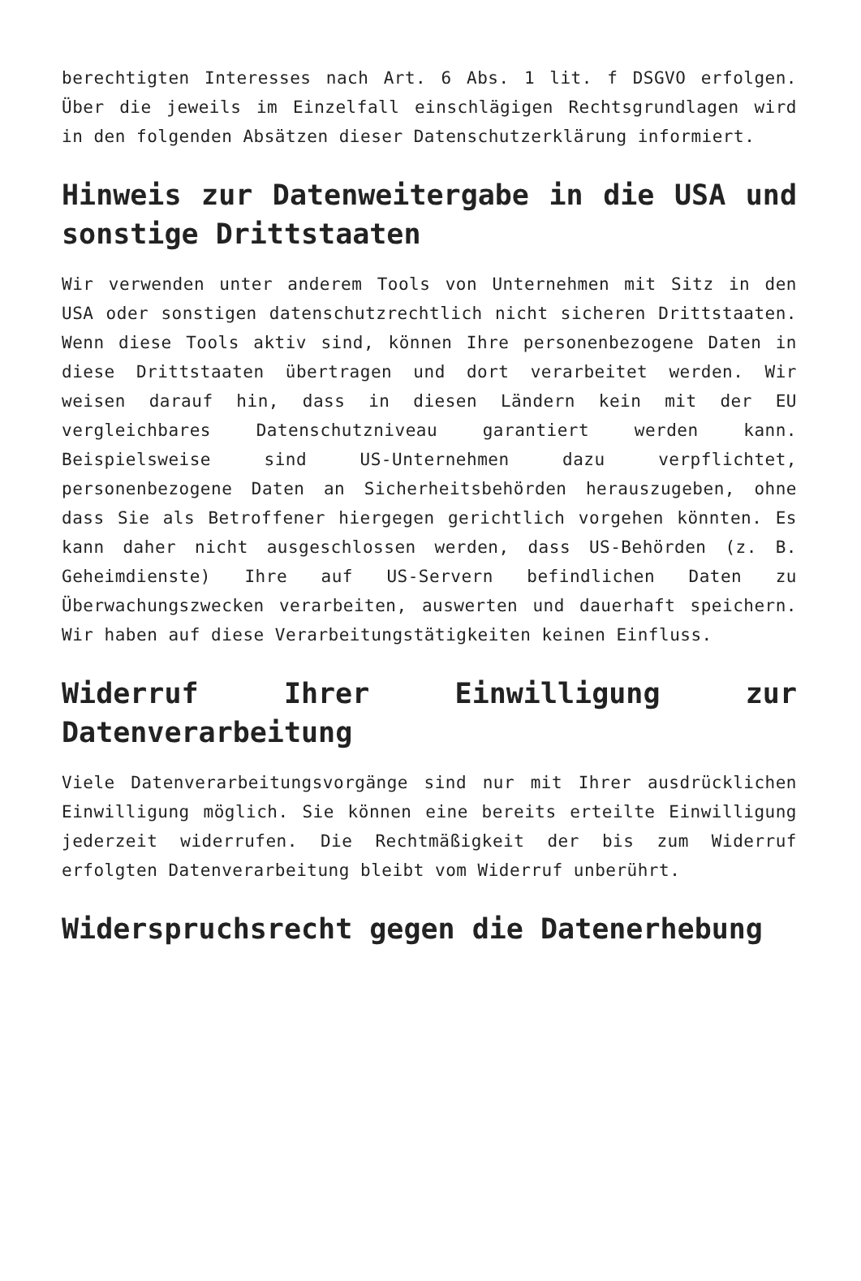berechtigten Interesses nach Art. 6 Abs. 1 lit. f DSGVO erfolgen. Über die jeweils im Einzelfall einschlägigen Rechtsgrundlagen wird in den folgenden Absätzen dieser Datenschutzerklärung informiert.
Hinweis zur Datenweitergabe in die USA und sonstige Drittstaaten
Wir verwenden unter anderem Tools von Unternehmen mit Sitz in den USA oder sonstigen datenschutzrechtlich nicht sicheren Drittstaaten. Wenn diese Tools aktiv sind, können Ihre personenbezogene Daten in diese Drittstaaten übertragen und dort verarbeitet werden. Wir weisen darauf hin, dass in diesen Ländern kein mit der EU vergleichbares Datenschutzniveau garantiert werden kann. Beispielsweise sind US-Unternehmen dazu verpflichtet, personenbezogene Daten an Sicherheitsbehörden herauszugeben, ohne dass Sie als Betroffener hiergegen gerichtlich vorgehen könnten. Es kann daher nicht ausgeschlossen werden, dass US-Behörden (z. B. Geheimdienste) Ihre auf US-Servern befindlichen Daten zu Überwachungszwecken verarbeiten, auswerten und dauerhaft speichern. Wir haben auf diese Verarbeitungstätigkeiten keinen Einfluss.
Widerruf Ihrer Einwilligung zur Datenverarbeitung
Viele Datenverarbeitungsvorgänge sind nur mit Ihrer ausdrücklichen Einwilligung möglich. Sie können eine bereits erteilte Einwilligung jederzeit widerrufen. Die Rechtmäßigkeit der bis zum Widerruf erfolgten Datenverarbeitung bleibt vom Widerruf unberührt.
Widerspruchsrecht gegen die Datenerhebung